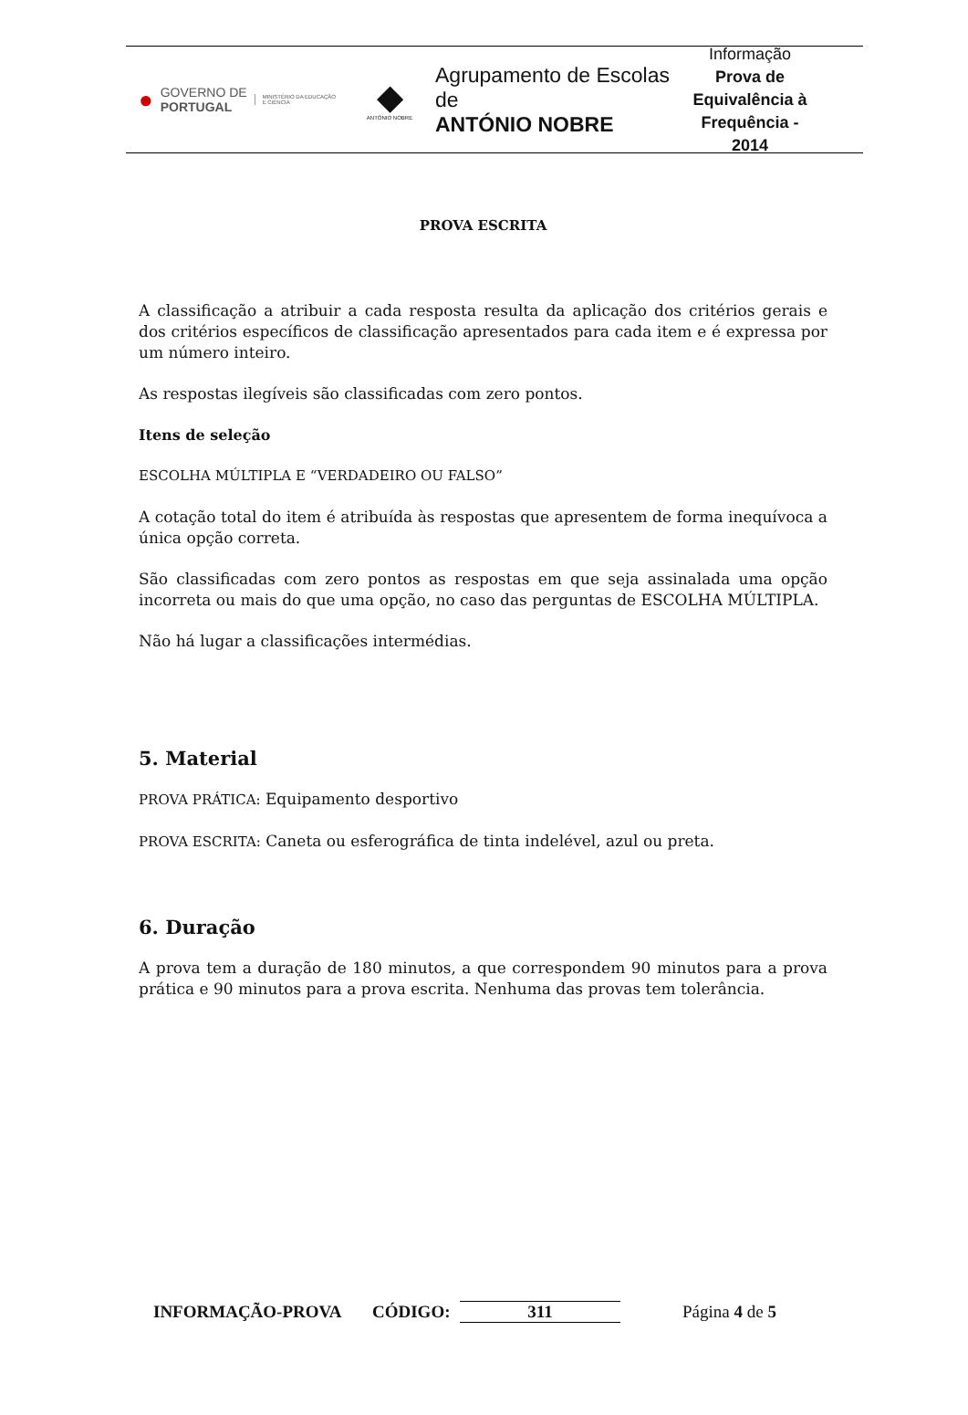● GOVERNO DE
PORTUGAL MINISTÉRIO DA EDUCAÇÃO
E CIÊNCIA
◆
ANTÓNIO NOBRE
Agrupamento de Escolas de
ANTÓNIO NOBRE
Informação
Prova de Equivalência à Frequência - 2014
PROVA ESCRITA
A classificação a atribuir a cada resposta resulta da aplicação dos critérios gerais e dos critérios específicos de classificação apresentados para cada item e é expressa por um número inteiro.
As respostas ilegíveis são classificadas com zero pontos.
Itens de seleção
ESCOLHA MÚLTIPLA E “VERDADEIRO OU FALSO”
A cotação total do item é atribuída às respostas que apresentem de forma inequívoca a única opção correta.
São classificadas com zero pontos as respostas em que seja assinalada uma opção incorreta ou mais do que uma opção, no caso das perguntas de ESCOLHA MÚLTIPLA.
Não há lugar a classificações intermédias.
5. Material
PROVA PRÁTICA: Equipamento desportivo
PROVA ESCRITA: Caneta ou esferográfica de tinta indelével, azul ou preta.
6. Duração
A prova tem a duração de 180 minutos, a que correspondem 90 minutos para a prova prática e 90 minutos para a prova escrita. Nenhuma das provas tem tolerância.
INFORMAÇÃO-PROVA CÓDIGO: 311 Página 4 de 5